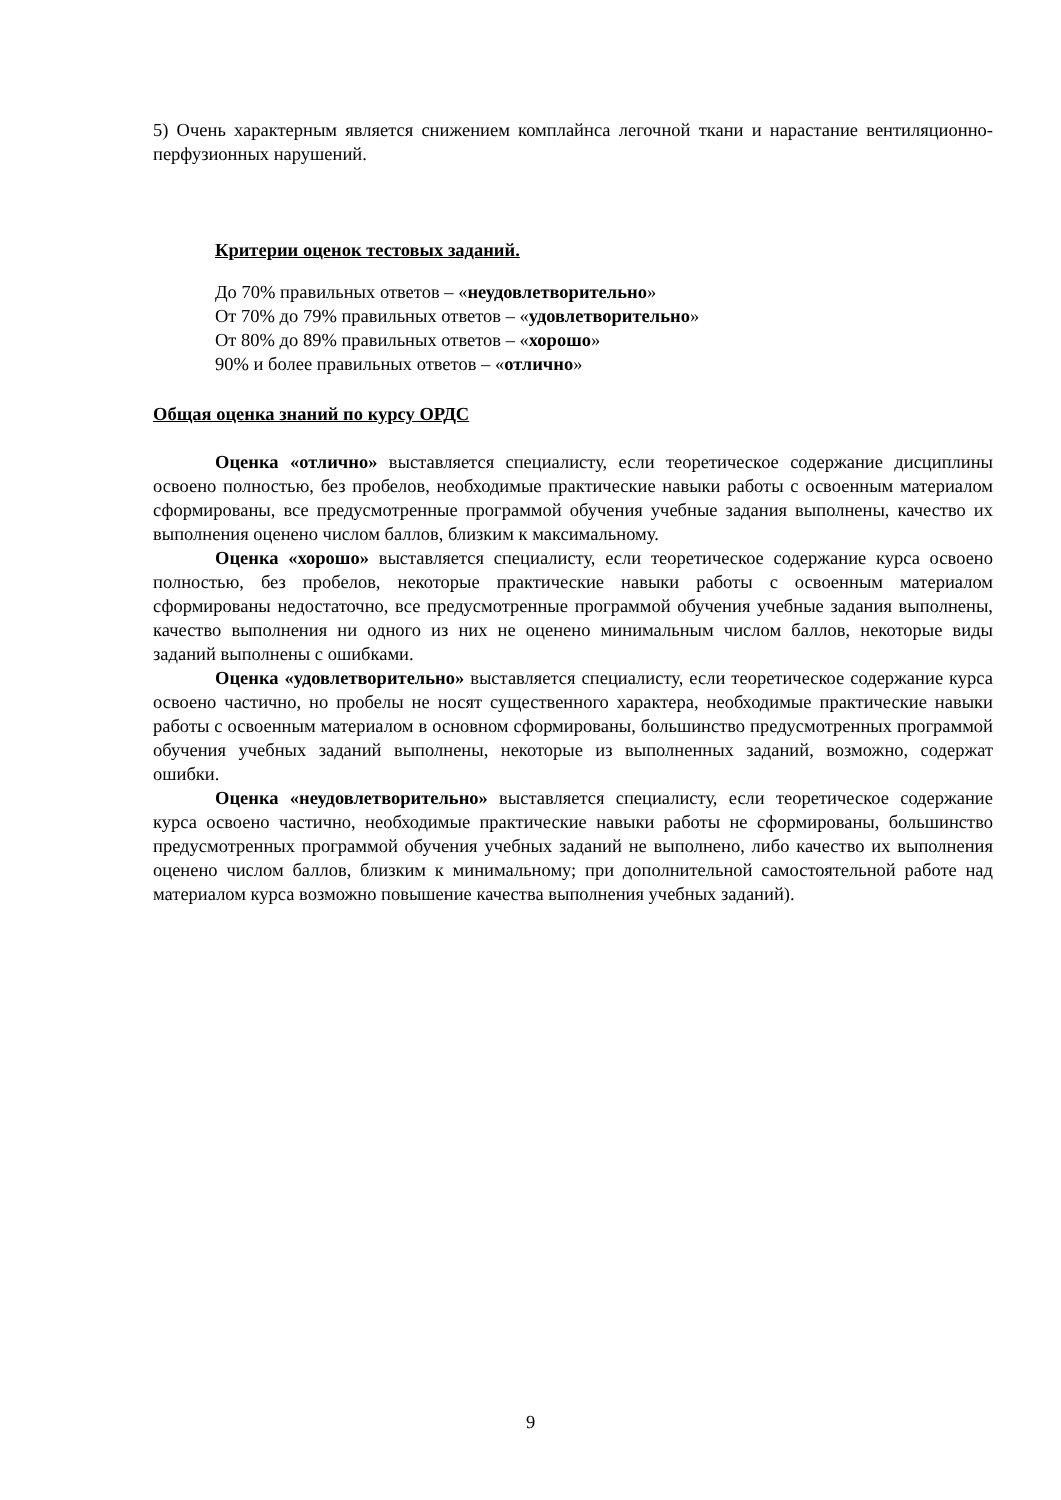5) Очень характерным является снижением комплайнса легочной ткани и нарастание вентиляционно-перфузионных нарушений.
Критерии оценок тестовых заданий.
До 70% правильных ответов – «неудовлетворительно»
От 70% до 79% правильных ответов – «удовлетворительно»
От 80% до 89% правильных ответов – «хорошо»
90% и более правильных ответов – «отлично»
Общая оценка знаний по курсу ОРДС
Оценка «отлично» выставляется специалисту, если теоретическое содержание дисциплины освоено полностью, без пробелов, необходимые практические навыки работы с освоенным материалом сформированы, все предусмотренные программой обучения учебные задания выполнены, качество их выполнения оценено числом баллов, близким к максимальному.
Оценка «хорошо» выставляется специалисту, если теоретическое содержание курса освоено полностью, без пробелов, некоторые практические навыки работы с освоенным материалом сформированы недостаточно, все предусмотренные программой обучения учебные задания выполнены, качество выполнения ни одного из них не оценено минимальным числом баллов, некоторые виды заданий выполнены с ошибками.
Оценка «удовлетворительно» выставляется специалисту, если теоретическое содержание курса освоено частично, но пробелы не носят существенного характера, необходимые практические навыки работы с освоенным материалом в основном сформированы, большинство предусмотренных программой обучения учебных заданий выполнены, некоторые из выполненных заданий, возможно, содержат ошибки.
Оценка «неудовлетворительно» выставляется специалисту, если теоретическое содержание курса освоено частично, необходимые практические навыки работы не сформированы, большинство предусмотренных программой обучения учебных заданий не выполнено, либо качество их выполнения оценено числом баллов, близким к минимальному; при дополнительной самостоятельной работе над материалом курса возможно повышение качества выполнения учебных заданий).
9